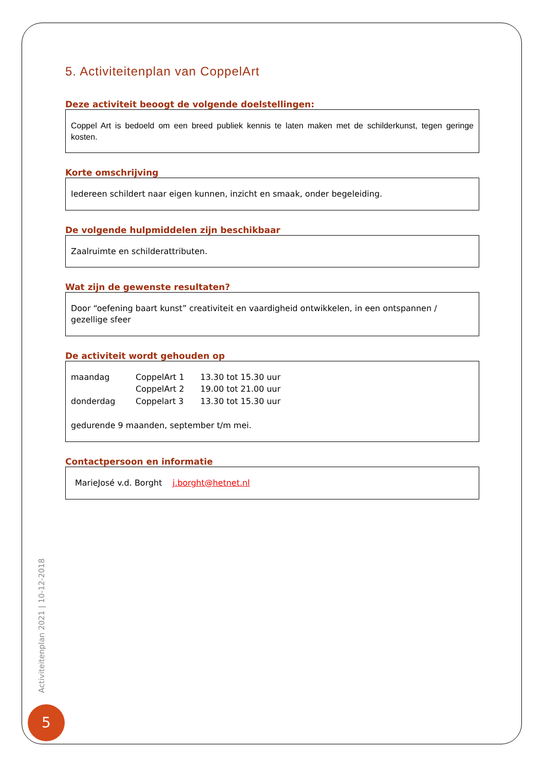5. Activiteitenplan van CoppelArt
Deze activiteit beoogt de volgende doelstellingen:
Coppel Art is bedoeld om een breed publiek kennis te laten maken met de schilderkunst, tegen geringe kosten.
Korte omschrijving
Iedereen schildert naar eigen kunnen, inzicht en smaak, onder begeleiding.
De volgende hulpmiddelen zijn beschikbaar
Zaalruimte en schilderattributen.
Wat zijn de gewenste resultaten?
Door “oefening baart kunst” creativiteit en vaardigheid ontwikkelen, in een ontspannen / gezellige sfeer
De activiteit wordt gehouden op
| maandag | CoppelArt 1 | 13.30 tot 15.30 uur |
| | CoppelArt 2 | 19.00 tot 21.00 uur |
| donderdag | Coppelart 3 | 13.30 tot 15.30 uur |
gedurende 9 maanden, september t/m mei.
Contactpersoon en informatie
MarieJosé v.d. Borght j.borght@hetnet.nl
Activiteitenplan 2021 | 10-12-2018
5